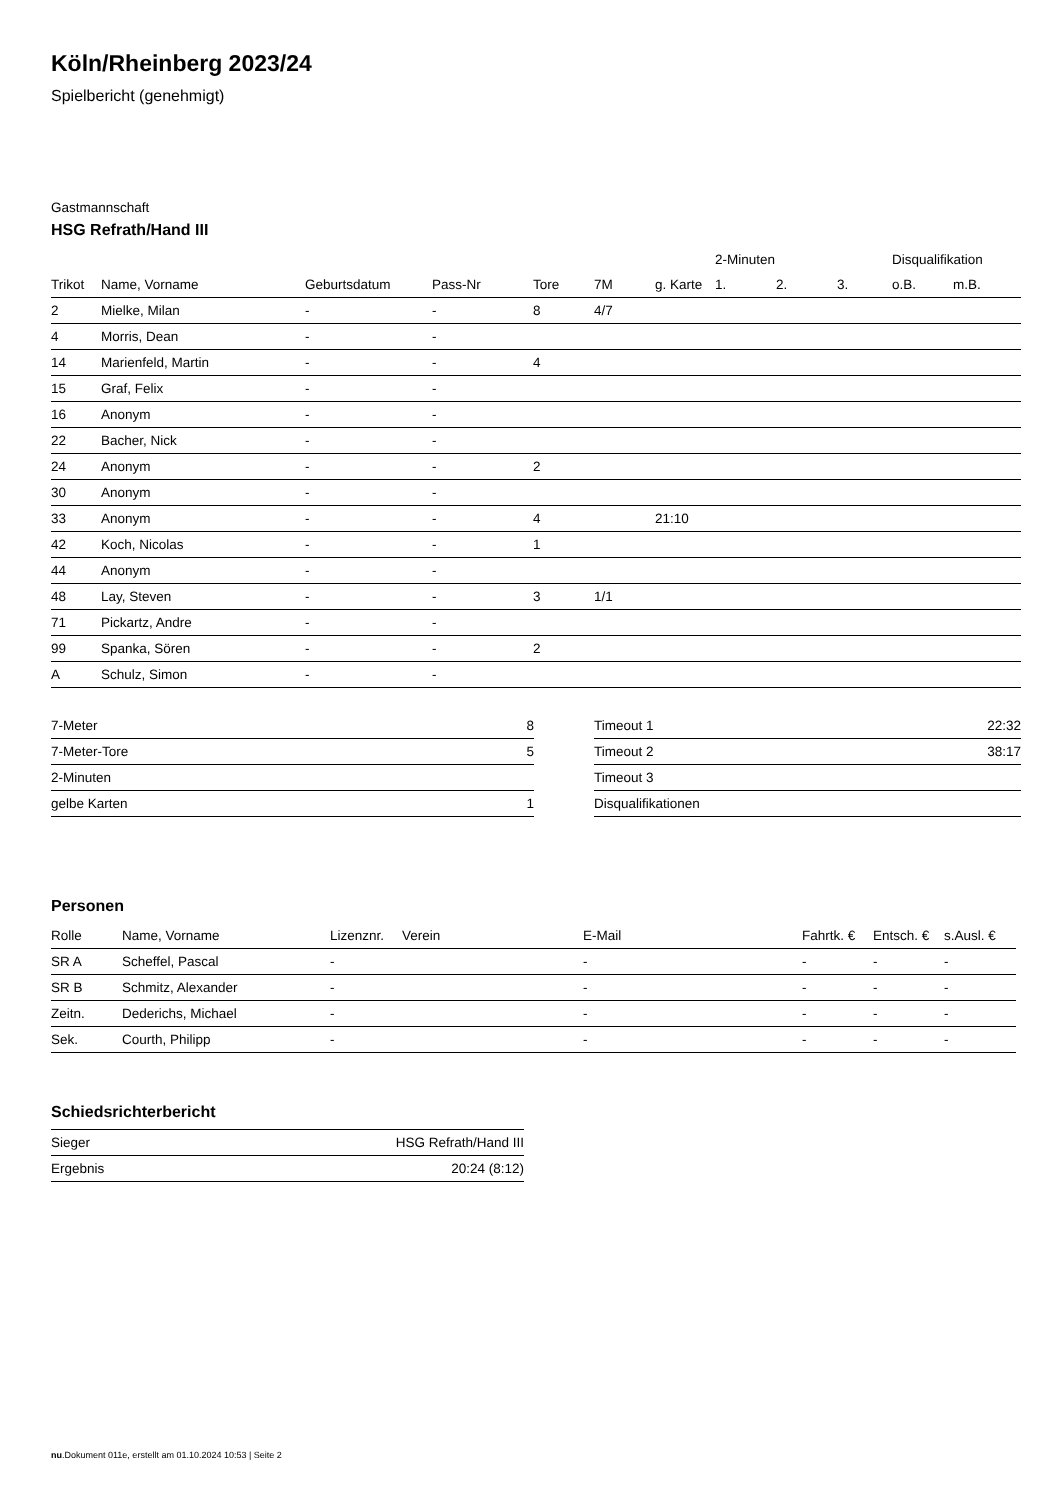Köln/Rheinberg 2023/24
Spielbericht (genehmigt)
Gastmannschaft
HSG Refrath/Hand III
| | | | | | | | 2-Minuten | | | Disqualifikation | |
| --- | --- | --- | --- | --- | --- | --- | --- | --- | --- | --- | --- |
| Trikot | Name, Vorname | Geburtsdatum | Pass-Nr | Tore | 7M | g. Karte | 1. | 2. | 3. | o.B. | m.B. |
| 2 | Mielke, Milan | - | - | 8 | 4/7 | | | | | | |
| 4 | Morris, Dean | - | - | | | | | | | | |
| 14 | Marienfeld, Martin | - | - | 4 | | | | | | | |
| 15 | Graf, Felix | - | - | | | | | | | | |
| 16 | Anonym | - | - | | | | | | | | |
| 22 | Bacher, Nick | - | - | | | | | | | | |
| 24 | Anonym | - | - | 2 | | | | | | | |
| 30 | Anonym | - | - | | | | | | | | |
| 33 | Anonym | - | - | 4 | | 21:10 | | | | | |
| 42 | Koch, Nicolas | - | - | 1 | | | | | | | |
| 44 | Anonym | - | - | | | | | | | | |
| 48 | Lay, Steven | - | - | 3 | 1/1 | | | | | | |
| 71 | Pickartz, Andre | - | - | | | | | | | | |
| 99 | Spanka, Sören | - | - | 2 | | | | | | | |
| A | Schulz, Simon | - | - | | | | | | | | |
| 7-Meter | 8 |
| 7-Meter-Tore | 5 |
| 2-Minuten | |
| gelbe Karten | 1 |
| Timeout 1 | 22:32 |
| Timeout 2 | 38:17 |
| Timeout 3 | |
| Disqualifikationen | |
Personen
| Rolle | Name, Vorname | Lizenznr. | Verein | E-Mail | Fahrtk. € | Entsch. € | s.Ausl. € |
| --- | --- | --- | --- | --- | --- | --- | --- |
| SR A | Scheffel, Pascal | - | | - | - | - | - |
| SR B | Schmitz, Alexander | - | | - | - | - | - |
| Zeitn. | Dederichs, Michael | - | | - | - | - | - |
| Sek. | Courth, Philipp | - | | - | - | - | - |
Schiedsrichterbericht
| Sieger | HSG Refrath/Hand III |
| Ergebnis | 20:24 (8:12) |
nu.Dokument 011e, erstellt am 01.10.2024 10:53 | Seite 2